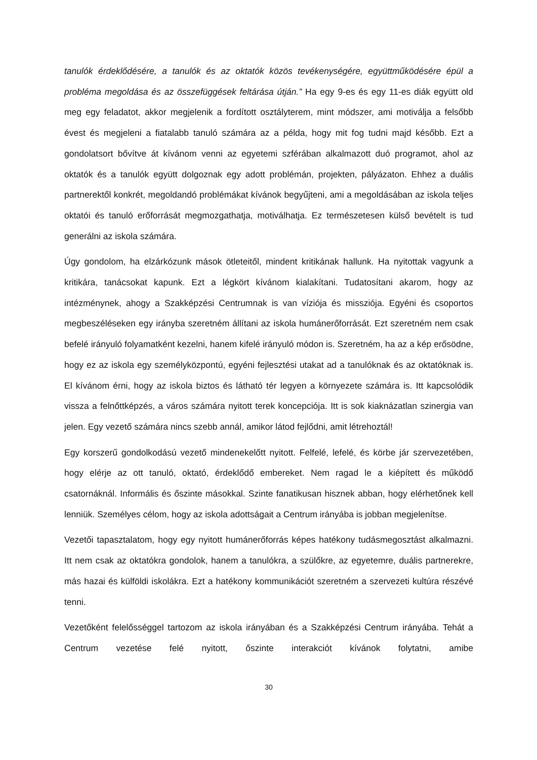tanulók érdeklődésére, a tanulók és az oktatók közös tevékenységére, együttműködésére épül a probléma megoldása és az összefüggések feltárása útján.” Ha egy 9-es és egy 11-es diák együtt old meg egy feladatot, akkor megjelenik a fordított osztályterem, mint módszer, ami motiválja a felsőbb évest és megjeleni a fiatalabb tanuló számára az a példa, hogy mit fog tudni majd később. Ezt a gondolatsort bővítve át kívánom venni az egyetemi szférában alkalmazott duó programot, ahol az oktatók és a tanulók együtt dolgoznak egy adott problémán, projekten, pályázaton. Ehhez a duális partnerektől konkrét, megoldandó problémákat kívánok begyűjteni, ami a megoldásában az iskola teljes oktatói és tanuló erőforrását megmozgathatja, motiválhatja. Ez természetesen külső bevételt is tud generálni az iskola számára.
Úgy gondolom, ha elzárkózunk mások ötleteitől, mindent kritikának hallunk. Ha nyitottak vagyunk a kritikára, tanácsokat kapunk. Ezt a légkört kívánom kialakítani. Tudatosítani akarom, hogy az intézménynek, ahogy a Szakképzési Centrumnak is van víziója és missziója. Egyéni és csoportos megbeszéléseken egy irányba szeretném állítani az iskola humánerőforrását. Ezt szeretném nem csak befelé irányuló folyamatként kezelni, hanem kifelé irányuló módon is. Szeretném, ha az a kép erősödne, hogy ez az iskola egy személyközpontú, egyéni fejlesztési utakat ad a tanulóknak és az oktatóknak is. El kívánom érni, hogy az iskola biztos és látható tér legyen a környezete számára is. Itt kapcsolódik vissza a felnőttképzés, a város számára nyitott terek koncepciója. Itt is sok kiaknázatlan szinergia van jelen. Egy vezető számára nincs szebb annál, amikor látod fejlődni, amit létrehoztál!
Egy korszerű gondolkodású vezető mindenekelőtt nyitott. Felfelé, lefelé, és körbe jár szervezetében, hogy elérje az ott tanuló, oktató, érdeklődő embereket. Nem ragad le a kiépített és működő csatornáknál. Informális és őszinte másokkal. Szinte fanatikusan hisznek abban, hogy elérhetőnek kell lenniük. Személyes célom, hogy az iskola adottságait a Centrum irányába is jobban megjelenítse.
Vezetői tapasztalatom, hogy egy nyitott humánerőforrás képes hatékony tudásmegosztást alkalmazni. Itt nem csak az oktatókra gondolok, hanem a tanulókra, a szülőkre, az egyetemre, duális partnerekre, más hazai és külföldi iskolákra. Ezt a hatékony kommunikációt szeretném a szervezeti kultúra részévé tenni.
Vezetőként felelősséggel tartozom az iskola irányában és a Szakképzési Centrum irányába. Tehát a Centrum vezetése felé nyitott, őszinte interakciót kívánok folytatni, amibe
30